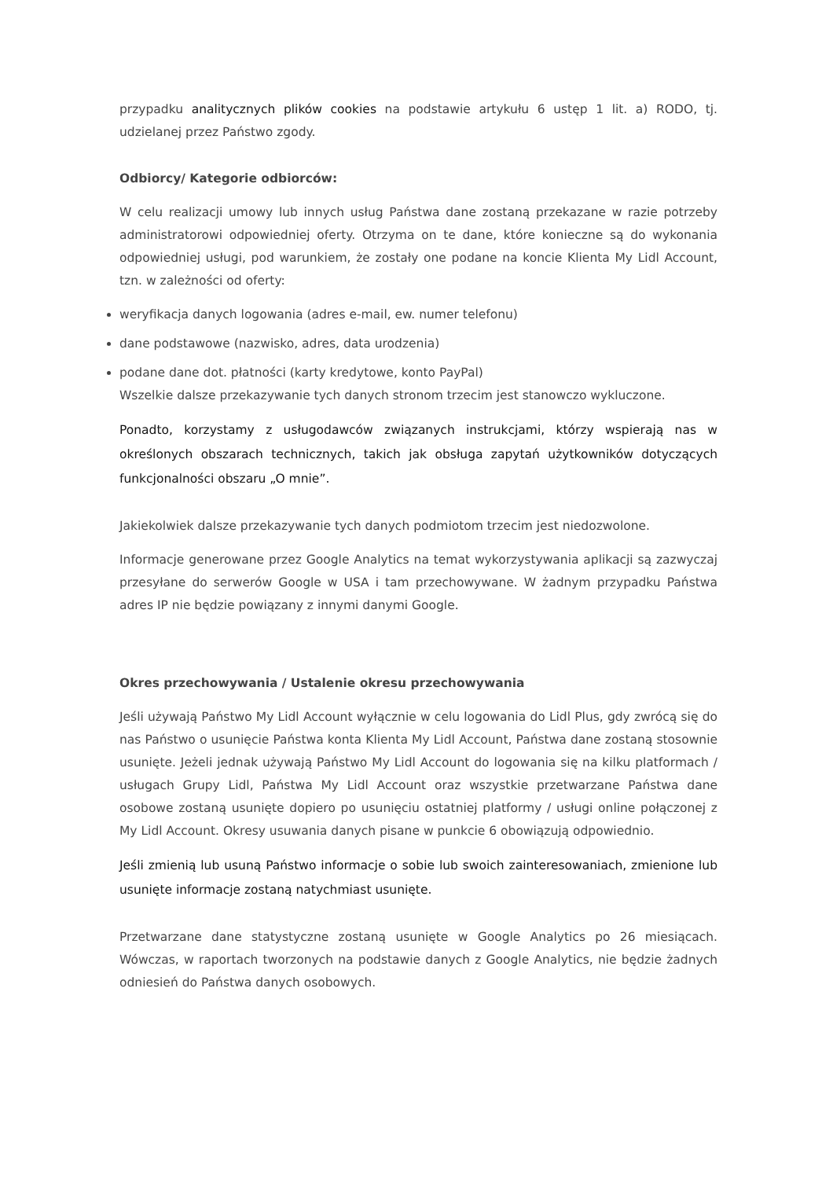przypadku analitycznych plików cookies na podstawie artykułu 6 ustęp 1 lit. a) RODO, tj. udzielanej przez Państwo zgody.
Odbiorcy/ Kategorie odbiorców:
W celu realizacji umowy lub innych usług Państwa dane zostaną przekazane w razie potrzeby administratorowi odpowiedniej oferty. Otrzyma on te dane, które konieczne są do wykonania odpowiedniej usługi, pod warunkiem, że zostały one podane na koncie Klienta My Lidl Account, tzn. w zależności od oferty:
weryfikacja danych logowania (adres e-mail, ew. numer telefonu)
dane podstawowe (nazwisko, adres, data urodzenia)
podane dane dot. płatności (karty kredytowe, konto PayPal)
Wszelkie dalsze przekazywanie tych danych stronom trzecim jest stanowczo wykluczone.
Ponadto, korzystamy z usługodawców związanych instrukcjami, którzy wspierają nas w określonych obszarach technicznych, takich jak obsługa zapytań użytkowników dotyczących funkcjonalności obszaru „O mnie”.
Jakiekolwiek dalsze przekazywanie tych danych podmiotom trzecim jest niedozwolone.
Informacje generowane przez Google Analytics na temat wykorzystywania aplikacji są zazwyczaj przesyłane do serwerów Google w USA i tam przechowywane. W żadnym przypadku Państwa adres IP nie będzie powiązany z innymi danymi Google.
Okres przechowywania / Ustalenie okresu przechowywania
Jeśli używają Państwo My Lidl Account wyłącznie w celu logowania do Lidl Plus, gdy zwrócą się do nas Państwo o usunięcie Państwa konta Klienta My Lidl Account, Państwa dane zostaną stosownie usunięte. Jeżeli jednak używają Państwo My Lidl Account do logowania się na kilku platformach / usługach Grupy Lidl, Państwa My Lidl Account oraz wszystkie przetwarzane Państwa dane osobowe zostaną usunięte dopiero po usunięciu ostatniej platformy / usługi online połączonej z My Lidl Account. Okresy usuwania danych pisane w punkcie 6 obowiązują odpowiednio.
Jeśli zmienią lub usuną Państwo informacje o sobie lub swoich zainteresowaniach, zmienione lub usunięte informacje zostaną natychmiast usunięte.
Przetwarzane dane statystyczne zostaną usunięte w Google Analytics po 26 miesiącach. Wówczas, w raportach tworzonych na podstawie danych z Google Analytics, nie będzie żadnych odniesień do Państwa danych osobowych.